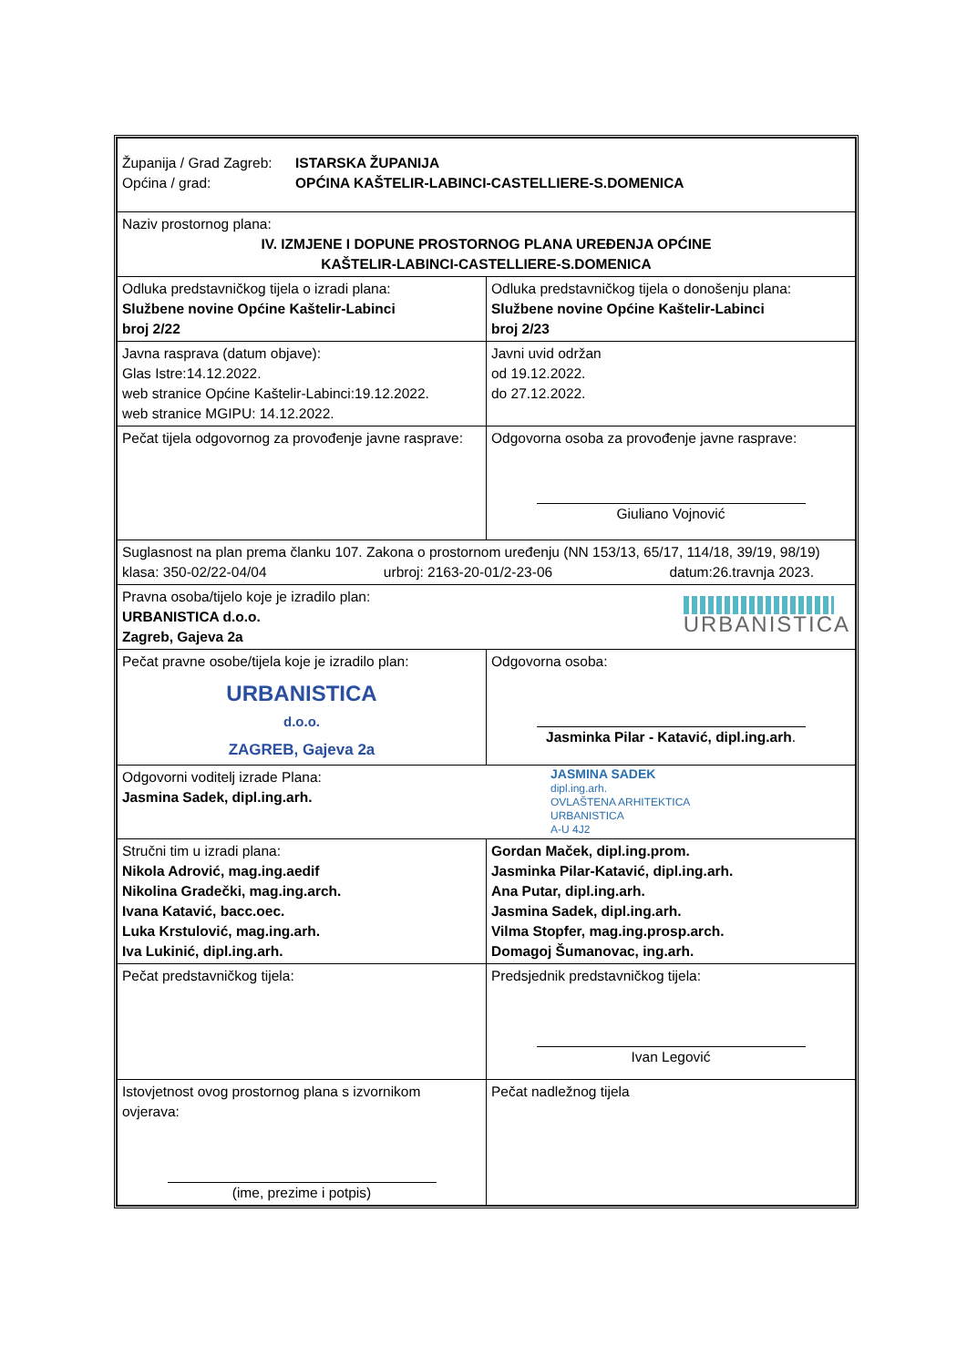| Županija / Grad Zagreb: Općina / grad: ISTARSKA ŽUPANIJA OPĆINA KAŠTELIR-LABINCI-CASTELLIERE-S.DOMENICA | |
| Naziv prostornog plana: IV. IZMJENE I DOPUNE PROSTORNOG PLANA UREĐENJA OPĆINE KAŠTELIR-LABINCI-CASTELLIERE-S.DOMENICA | |
| Odluka predstavničkog tijela o izradi plana: Službene novine Općine Kaštelir-Labinci broj 2/22 | Odluka predstavničkog tijela o donošenju plana: Službene novine Općine Kaštelir-Labinci broj 2/23 |
| Javna rasprava (datum objave): Glas Istre:14.12.2022. web stranice Općine Kaštelir-Labinci:19.12.2022. web stranice MGIPU: 14.12.2022. | Javni uvid održan od 19.12.2022. do 27.12.2022. |
| Pečat tijela odgovornog za provođenje javne rasprave: | Odgovorna osoba za provođenje javne rasprave: Giuliano Vojnović |
| Suglasnost na plan prema članku 107. Zakona o prostornom uređenju (NN 153/13, 65/17, 114/18, 39/19, 98/19) klasa: 350-02/22-04/04 urbroj: 2163-20-01/2-23-06 datum:26.travnja 2023. | |
| Pravna osoba/tijelo koje je izradilo plan: URBANISTICA d.o.o. Zagreb, Gajeva 2a URBANISTICA | |
| Pečat pravne osobe/tijela koje je izradilo plan: URBANISTICA d.o.o. ZAGREB, Gajeva 2a | Odgovorna osoba: Jasminka Pilar - Katavić, dipl.ing.arh . |
| Odgovorni voditelj izrade Plana: Jasmina Sadek, dipl.ing.arh. JASMINA SADEK dipl.ing.arh. OVLAŠTENA ARHITEKTICA URBANISTICA A-U 4J2 | |
| Stručni tim u izradi plana: Nikola Adrović, mag.ing.aedif Nikolina Gradečki, mag.ing.arch. Ivana Katavić, bacc.oec. Luka Krstulović, mag.ing.arh. Iva Lukinić, dipl.ing.arh. | Gordan Maček, dipl.ing.prom. Jasminka Pilar-Katavić, dipl.ing.arh. Ana Putar, dipl.ing.arh. Jasmina Sadek, dipl.ing.arh. Vilma Stopfer, mag.ing.prosp.arch. Domagoj Šumanovac, ing.arh. |
| Pečat predstavničkog tijela: | Predsjednik predstavničkog tijela: Ivan Legović |
| Istovjetnost ovog prostornog plana s izvornikom ovjerava: (ime, prezime i potpis) | Pečat nadležnog tijela |